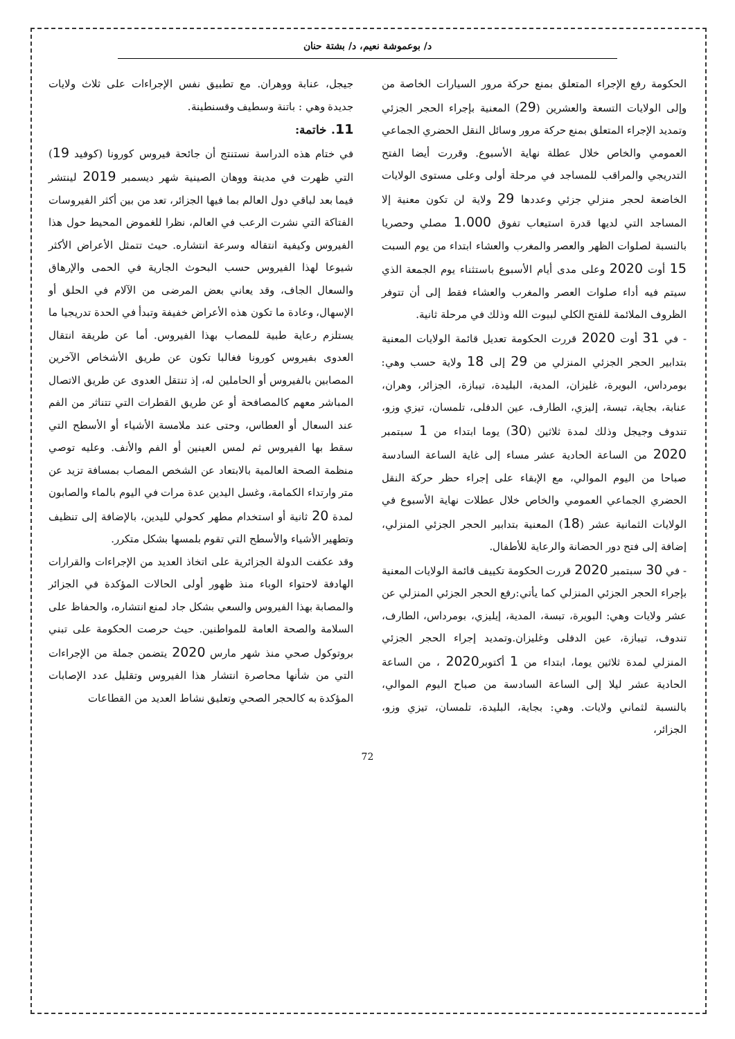د/ بوعموشة نعيم، د/ بشتة حنان
الحكومة رفع الإجراء المتعلق بمنع حركة مرور السيارات الخاصة من وإلى الولايات التسعة والعشرين (29) المعنية بإجراء الحجر الجزئي وتمديد الإجراء المتعلق بمنع حركة مرور وسائل النقل الحضري الجماعي العمومي والخاص خلال عطلة نهاية الأسبوع. وقررت أيضا الفتح التدريجي والمراقب للمساجد في مرحلة أولى وعلى مستوى الولايات الخاضعة لحجر منزلي جزئي وعددها 29 ولاية لن تكون معنية إلا المساجد التي لديها قدرة استيعاب تفوق 1.000 مصلي وحصريا بالنسبة لصلوات الظهر والعصر والمغرب والعشاء ابتداء من يوم السبت 15 أوت 2020 وعلى مدى أيام الأسبوع باستثناء يوم الجمعة الذي سيتم فيه أداء صلوات العصر والمغرب والعشاء فقط إلى أن تتوفر الظروف الملائمة للفتح الكلي لبيوت الله وذلك في مرحلة ثانية.
- في 31 أوت 2020 قررت الحكومة تعديل قائمة الولايات المعنية بتدابير الحجر الجزئي المنزلي من 29 إلى 18 ولاية حسب وهي: بومرداس، البويرة، غليزان، المدية، البليدة، تيبازة، الجزائر، وهران، عنابة، بجاية، تبسة، إليزي، الطارف، عين الدفلى، تلمسان، تيزي وزو، تندوف وجيجل وذلك لمدة ثلاثين (30) يوما ابتداء من 1 سبتمبر 2020 من الساعة الحادية عشر مساء إلى غاية الساعة السادسة صباحا من اليوم الموالي، مع الإبقاء على إجراء حظر حركة النقل الحضري الجماعي العمومي والخاص خلال عطلات نهاية الأسبوع في الولايات الثمانية عشر (18) المعنية بتدابير الحجر الجزئي المنزلي، إضافة إلى فتح دور الحضانة والرعاية للأطفال.
- في 30 سبتمبر 2020 قررت الحكومة تكييف قائمة الولايات المعنية بإجراء الحجر الجزئي المنزلي كما يأتي:رفع الحجر الجزئي المنزلي عن عشر ولايات وهي: البويرة، تبسة، المدية، إيليزي، بومرداس، الطارف، تندوف، تيبازة، عين الدفلى وغليزان.وتمديد إجراء الحجر الجزئي المنزلي لمدة ثلاثين يوما، ابتداء من 1 أكتوبر2020 ، من الساعة الحادية عشر ليلا إلى الساعة السادسة من صباح اليوم الموالي، بالنسبة لثماني ولايات. وهي: بجاية، البليدة، تلمسان، تيزي وزو، الجزائر،
جيجل، عنابة ووهران. مع تطبيق نفس الإجراءات على ثلاث ولايات جديدة وهي : باتنة وسطيف وقسنطينة.
11. خاتمة:
في ختام هذه الدراسة نستنتج أن جائحة فيروس كورونا (كوفيد 19) التي ظهرت في مدينة ووهان الصينية شهر ديسمبر 2019 لينتشر فيما بعد لباقي دول العالم بما فيها الجزائر، تعد من بين أكثر الفيروسات الفتاكة التي نشرت الرعب في العالم، نظرا للغموض المحيط حول هذا الفيروس وكيفية انتقاله وسرعة انتشاره. حيث تتمثل الأعراض الأكثر شيوعا لهذا الفيروس حسب البحوث الجارية في الحمى والإرهاق والسعال الجاف، وقد يعاني بعض المرضى من الآلام في الحلق أو الإسهال، وعادة ما تكون هذه الأعراض خفيفة وتبدأ في الحدة تدريجيا ما يستلزم رعاية طبية للمصاب بهذا الفيروس. أما عن طريقة انتقال العدوى بفيروس كورونا فغالبا تكون عن طريق الأشخاص الآخرين المصابين بالفيروس أو الحاملين له، إذ تنتقل العدوى عن طريق الاتصال المباشر معهم كالمصافحة أو عن طريق القطرات التي تتناثر من الفم عند السعال أو العطاس، وحتى عند ملامسة الأشياء أو الأسطح التي سقط بها الفيروس ثم لمس العينين أو الفم والأنف. وعليه توصي منظمة الصحة العالمية بالابتعاد عن الشخص المصاب بمسافة تزيد عن متر وارتداء الكمامة، وغسل اليدين عدة مرات في اليوم بالماء والصابون لمدة 20 ثانية أو استخدام مطهر كحولي لليدين، بالإضافة إلى تنظيف وتطهير الأشياء والأسطح التي تقوم بلمسها بشكل متكرر.
وقد عكفت الدولة الجزائرية على اتخاذ العديد من الإجراءات والقرارات الهادفة لاحتواء الوباء منذ ظهور أولى الحالات المؤكدة في الجزائر والمصابة بهذا الفيروس والسعي بشكل جاد لمنع انتشاره، والحفاظ على السلامة والصحة العامة للمواطنين. حيث حرصت الحكومة على تبني بروتوكول صحي منذ شهر مارس 2020 يتضمن جملة من الإجراءات التي من شأنها محاصرة انتشار هذا الفيروس وتقليل عدد الإصابات المؤكدة به كالحجر الصحي وتعليق نشاط العديد من القطاعات
72